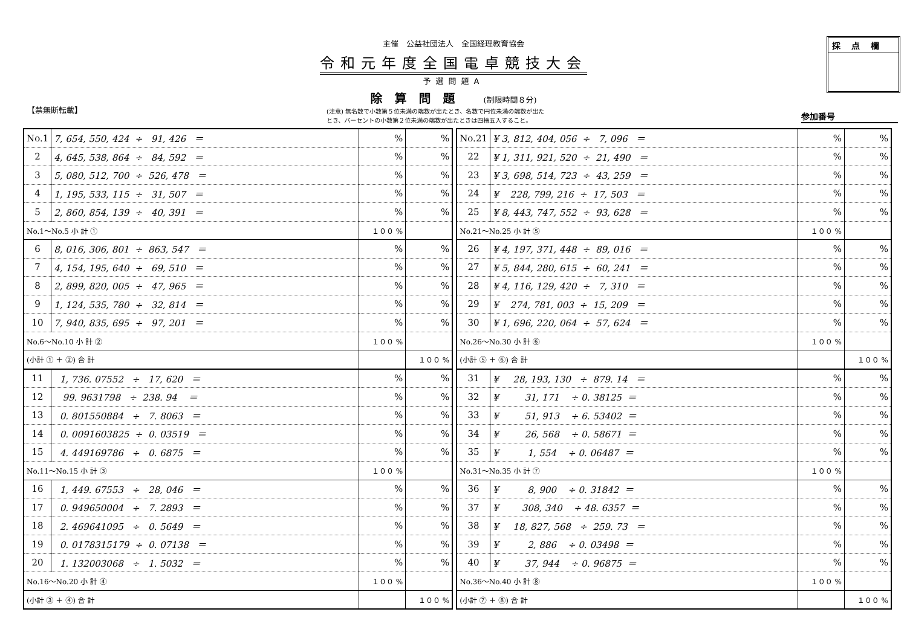主催　公益社団法人　全国経理教育協会
令和元年度全国電卓競技大会
予選問題A
除算問題 (制限時間８分)
(注意) 無名数で小数第５位未満の端数が出たとき、名数で円位未満の端数が出た
とき、パーセントの小数第２位未満の端数が出たときは四捨五入すること。
【禁無断転載】
採点欄
参加番号
| No.1 | 7, 654, 550, 424 ÷ 91, 426 ＝ | % | % |
| 2 | 4, 645, 538, 864 ÷ 84, 592 ＝ | % | % |
| 3 | 5, 080, 512, 700 ÷ 526, 478 ＝ | % | % |
| 4 | 1, 195, 533, 115 ÷ 31, 507 ＝ | % | % |
| 5 | 2, 860, 854, 139 ÷ 40, 391 ＝ | % | % |
| No.1～No.5 小 計 ① | | １００ % | |
| 6 | 8, 016, 306, 801 ÷ 863, 547 ＝ | % | % |
| 7 | 4, 154, 195, 640 ÷ 69, 510 ＝ | % | % |
| 8 | 2, 899, 820, 005 ÷ 47, 965 ＝ | % | % |
| 9 | 1, 124, 535, 780 ÷ 32, 814 ＝ | % | % |
| 10 | 7, 940, 835, 695 ÷ 97, 201 ＝ | % | % |
| No.6～No.10 小 計 ② | | １００ % | |
| (小計 ① ＋ ②) 合 計 | | | １００ % |
| 11 | 1, 736. 07552 ÷ 17, 620 ＝ | % | % |
| 12 | 99. 9631798 ÷ 238. 94 ＝ | % | % |
| 13 | 0. 801550884 ÷ 7. 8063 ＝ | % | % |
| 14 | 0. 0091603825 ÷ 0. 03519 ＝ | % | % |
| 15 | 4. 449169786 ÷ 0. 6875 ＝ | % | % |
| No.11～No.15 小 計 ③ | | １００ % | |
| 16 | 1, 449. 67553 ÷ 28, 046 ＝ | % | % |
| 17 | 0. 949650004 ÷ 7. 2893 ＝ | % | % |
| 18 | 2. 469641095 ÷ 0. 5649 ＝ | % | % |
| 19 | 0. 0178315179 ÷ 0. 07138 ＝ | % | % |
| 20 | 1. 132003068 ÷ 1. 5032 ＝ | % | % |
| No.16～No.20 小 計 ④ | | １００ % | |
| (小計 ③ ＋ ④) 合 計 | | | １００ % |
| No.21 | ¥ 3, 812, 404, 056 ÷ 7, 096 ＝ | % | % |
| 22 | ¥ 1, 311, 921, 520 ÷ 21, 490 ＝ | % | % |
| 23 | ¥ 3, 698, 514, 723 ÷ 43, 259 ＝ | % | % |
| 24 | ¥ 228, 799, 216 ÷ 17, 503 ＝ | % | % |
| 25 | ¥ 8, 443, 747, 552 ÷ 93, 628 ＝ | % | % |
| No.21～No.25 小 計 ⑤ | | １００ % | |
| 26 | ¥ 4, 197, 371, 448 ÷ 89, 016 ＝ | % | % |
| 27 | ¥ 5, 844, 280, 615 ÷ 60, 241 ＝ | % | % |
| 28 | ¥ 4, 116, 129, 420 ÷ 7, 310 ＝ | % | % |
| 29 | ¥ 274, 781, 003 ÷ 15, 209 ＝ | % | % |
| 30 | ¥ 1, 696, 220, 064 ÷ 57, 624 ＝ | % | % |
| No.26～No.30 小 計 ⑥ | | １００ % | |
| (小計 ⑤ ＋ ⑥) 合 計 | | | １００ % |
| 31 | ¥ 28, 193, 130 ÷ 879. 14 ＝ | % | % |
| 32 | ¥ 31, 171 ÷ 0. 38125 ＝ | % | % |
| 33 | ¥ 51, 913 ÷ 6. 53402 ＝ | % | % |
| 34 | ¥ 26, 568 ÷ 0. 58671 ＝ | % | % |
| 35 | ¥ 1, 554 ÷ 0. 06487 ＝ | % | % |
| No.31～No.35 小 計 ⑦ | | １００ % | |
| 36 | ¥ 8, 900 ÷ 0. 31842 ＝ | % | % |
| 37 | ¥ 308, 340 ÷ 48. 6357 ＝ | % | % |
| 38 | ¥ 18, 827, 568 ÷ 259. 73 ＝ | % | % |
| 39 | ¥ 2, 886 ÷ 0. 03498 ＝ | % | % |
| 40 | ¥ 37, 944 ÷ 0. 96875 ＝ | % | % |
| No.36～No.40 小 計 ⑧ | | １００ % | |
| (小計 ⑦ ＋ ⑧) 合 計 | | | １００ % |